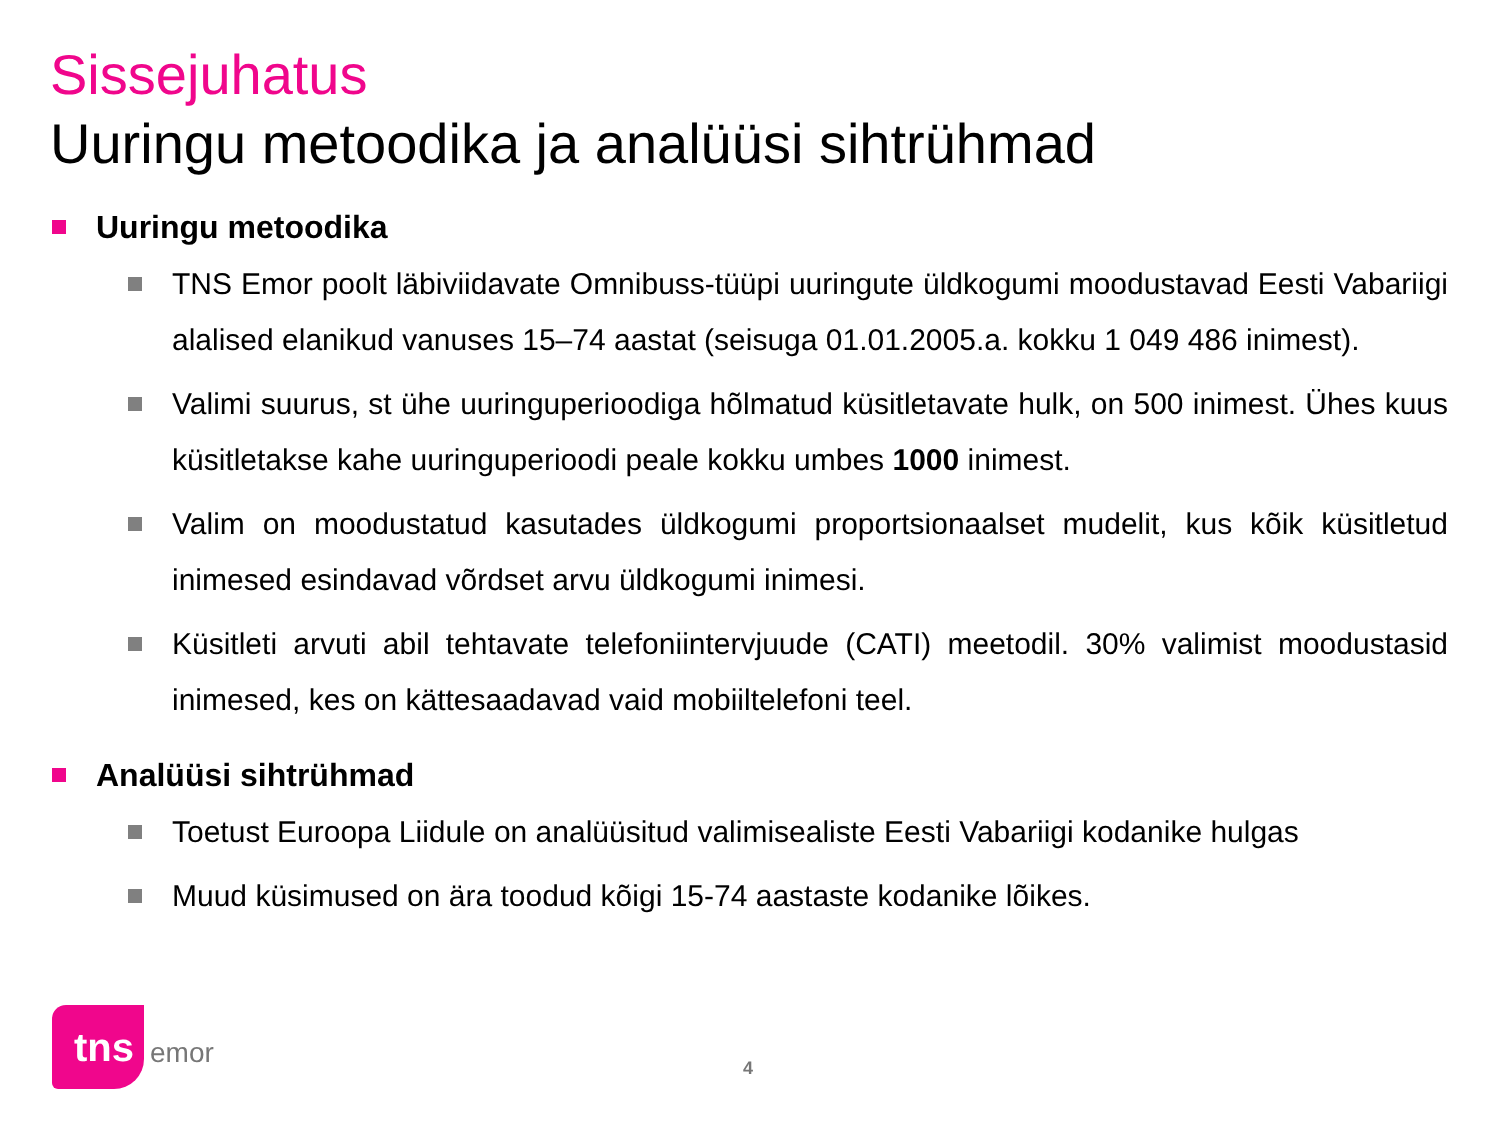Sissejuhatus
Uuringu metoodika ja analüüsi sihtrühmad
Uuringu metoodika
TNS Emor poolt läbiviidavate Omnibuss-tüüpi uuringute üldkogumi moodustavad Eesti Vabariigi alalised elanikud vanuses 15–74 aastat (seisuga 01.01.2005.a. kokku 1 049 486 inimest).
Valimi suurus, st ühe uuringuperioodiga hõlmatud küsitletavate hulk, on 500 inimest. Ühes kuus küsitletakse kahe uuringuperioodi peale kokku umbes 1000 inimest.
Valim on moodustatud kasutades üldkogumi proportsionaalset mudelit, kus kõik küsitletud inimesed esindavad võrdset arvu üldkogumi inimesi.
Küsitleti arvuti abil tehtavate telefoniintervjuude (CATI) meetodil. 30% valimist moodustasid inimesed, kes on kättesaadavad vaid mobiiltelefoni teel.
Analüüsi sihtrühmad
Toetust Euroopa Liidule on analüüsitud valimisealiste Eesti Vabariigi kodanike hulgas
Muud küsimused on ära toodud kõigi 15-74 aastaste kodanike lõikes.
tns
emor
4